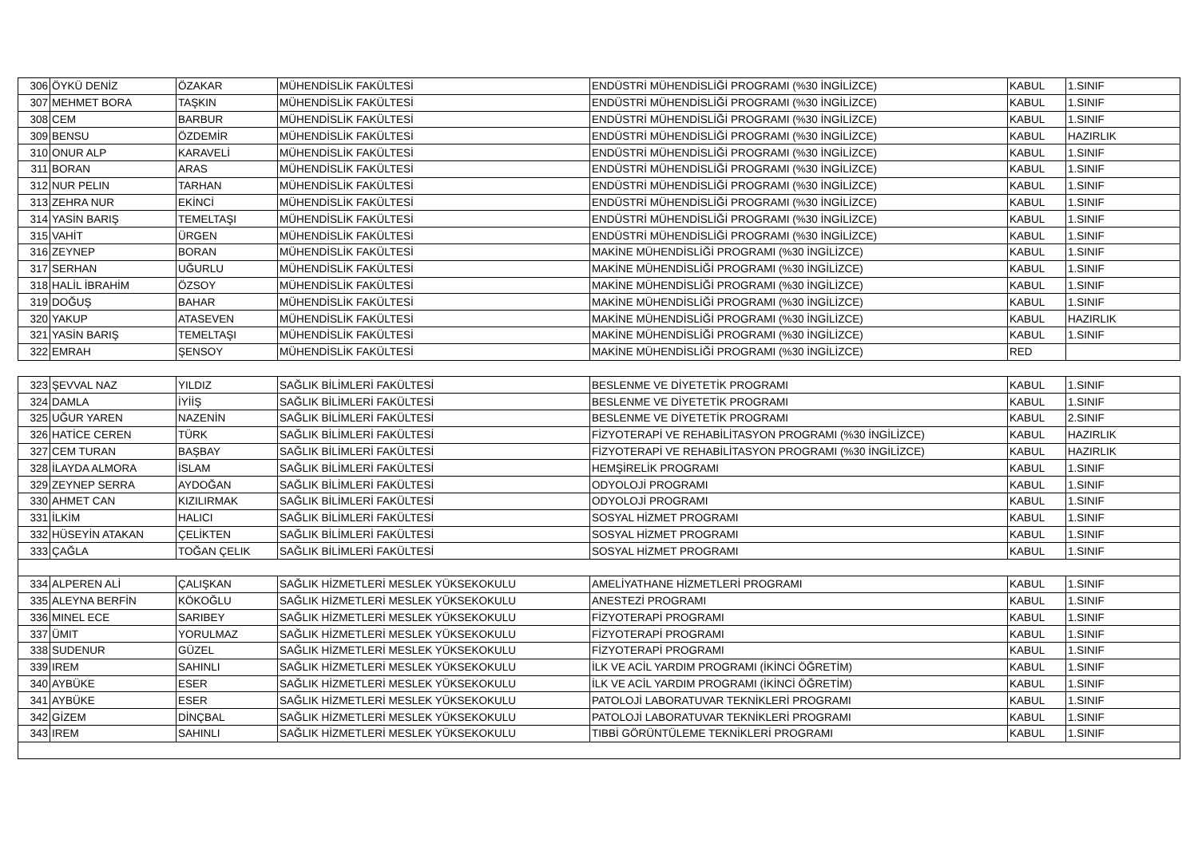| 306 | ÖYKÜ DENİZ | ÖZAKAR | MÜHENDİSLİK FAKÜLTESİ | ENDÜSTRİ MÜHENDİSLİĞİ PROGRAMI (%30 İNGİLİZCE) | KABUL | 1.SINIF |
| 307 | MEHMET BORA | TAŞKIN | MÜHENDİSLİK FAKÜLTESİ | ENDÜSTRİ MÜHENDİSLİĞİ PROGRAMI (%30 İNGİLİZCE) | KABUL | 1.SINIF |
| 308 | CEM | BARBUR | MÜHENDİSLİK FAKÜLTESİ | ENDÜSTRİ MÜHENDİSLİĞİ PROGRAMI (%30 İNGİLİZCE) | KABUL | 1.SINIF |
| 309 | BENSU | ÖZDEMİR | MÜHENDİSLİK FAKÜLTESİ | ENDÜSTRİ MÜHENDİSLİĞİ PROGRAMI (%30 İNGİLİZCE) | KABUL | HAZIRLIK |
| 310 | ONUR ALP | KARAVELİ | MÜHENDİSLİK FAKÜLTESİ | ENDÜSTRİ MÜHENDİSLİĞİ PROGRAMI (%30 İNGİLİZCE) | KABUL | 1.SINIF |
| 311 | BORAN | ARAS | MÜHENDİSLİK FAKÜLTESİ | ENDÜSTRİ MÜHENDİSLİĞİ PROGRAMI (%30 İNGİLİZCE) | KABUL | 1.SINIF |
| 312 | NUR PELIN | TARHAN | MÜHENDİSLİK FAKÜLTESİ | ENDÜSTRİ MÜHENDİSLİĞİ PROGRAMI (%30 İNGİLİZCE) | KABUL | 1.SINIF |
| 313 | ZEHRA NUR | EKİNCİ | MÜHENDİSLİK FAKÜLTESİ | ENDÜSTRİ MÜHENDİSLİĞİ PROGRAMI (%30 İNGİLİZCE) | KABUL | 1.SINIF |
| 314 | YASİN BARIŞ | TEMELTAŞI | MÜHENDİSLİK FAKÜLTESİ | ENDÜSTRİ MÜHENDİSLİĞİ PROGRAMI (%30 İNGİLİZCE) | KABUL | 1.SINIF |
| 315 | VAHİT | ÜRGEN | MÜHENDİSLİK FAKÜLTESİ | ENDÜSTRİ MÜHENDİSLİĞİ PROGRAMI (%30 İNGİLİZCE) | KABUL | 1.SINIF |
| 316 | ZEYNEP | BORAN | MÜHENDİSLİK FAKÜLTESİ | MAKİNE MÜHENDİSLİĞİ PROGRAMI (%30 İNGİLİZCE) | KABUL | 1.SINIF |
| 317 | SERHAN | UĞURLU | MÜHENDİSLİK FAKÜLTESİ | MAKİNE MÜHENDİSLİĞİ PROGRAMI (%30 İNGİLİZCE) | KABUL | 1.SINIF |
| 318 | HALİL İBRAHİM | ÖZSOY | MÜHENDİSLİK FAKÜLTESİ | MAKİNE MÜHENDİSLİĞİ PROGRAMI (%30 İNGİLİZCE) | KABUL | 1.SINIF |
| 319 | DOĞUŞ | BAHAR | MÜHENDİSLİK FAKÜLTESİ | MAKİNE MÜHENDİSLİĞİ PROGRAMI (%30 İNGİLİZCE) | KABUL | 1.SINIF |
| 320 | YAKUP | ATASEVEN | MÜHENDİSLİK FAKÜLTESİ | MAKİNE MÜHENDİSLİĞİ PROGRAMI (%30 İNGİLİZCE) | KABUL | HAZIRLIK |
| 321 | YASİN BARIŞ | TEMELTAŞI | MÜHENDİSLİK FAKÜLTESİ | MAKİNE MÜHENDİSLİĞİ PROGRAMI (%30 İNGİLİZCE) | KABUL | 1.SINIF |
| 322 | EMRAH | ŞENSOY | MÜHENDİSLİK FAKÜLTESİ | MAKİNE MÜHENDİSLİĞİ PROGRAMI (%30 İNGİLİZCE) | RED | |
| 323 | ŞEVVAL NAZ | YILDIZ | SAĞLIK BİLİMLERİ FAKÜLTESİ | BESLENME VE DİYETETİK PROGRAMI | KABUL | 1.SINIF |
| 324 | DAMLA | İYİİŞ | SAĞLIK BİLİMLERİ FAKÜLTESİ | BESLENME VE DİYETETİK PROGRAMI | KABUL | 1.SINIF |
| 325 | UĞUR YAREN | NAZENİN | SAĞLIK BİLİMLERİ FAKÜLTESİ | BESLENME VE DİYETETİK PROGRAMI | KABUL | 2.SINIF |
| 326 | HATİCE CEREN | TÜRK | SAĞLIK BİLİMLERİ FAKÜLTESİ | FİZYOTERAPİ VE REHABİLİTASYON PROGRAMI (%30 İNGİLİZCE) | KABUL | HAZIRLIK |
| 327 | CEM TURAN | BAŞBAY | SAĞLIK BİLİMLERİ FAKÜLTESİ | FİZYOTERAPİ VE REHABİLİTASYON PROGRAMI (%30 İNGİLİZCE) | KABUL | HAZIRLIK |
| 328 | İLAYDA ALMORA | İSLAM | SAĞLIK BİLİMLERİ FAKÜLTESİ | HEMŞİRELİK PROGRAMI | KABUL | 1.SINIF |
| 329 | ZEYNEP SERRA | AYDOĞAN | SAĞLIK BİLİMLERİ FAKÜLTESİ | ODYOLOJİ PROGRAMI | KABUL | 1.SINIF |
| 330 | AHMET CAN | KIZILIRMAK | SAĞLIK BİLİMLERİ FAKÜLTESİ | ODYOLOJİ PROGRAMI | KABUL | 1.SINIF |
| 331 | İLKİM | HALICI | SAĞLIK BİLİMLERİ FAKÜLTESİ | SOSYAL HİZMET PROGRAMI | KABUL | 1.SINIF |
| 332 | HÜSEYİN ATAKAN | ÇELİKTEN | SAĞLIK BİLİMLERİ FAKÜLTESİ | SOSYAL HİZMET PROGRAMI | KABUL | 1.SINIF |
| 333 | ÇAĞLA | TOĞAN ÇELIK | SAĞLIK BİLİMLERİ FAKÜLTESİ | SOSYAL HİZMET PROGRAMI | KABUL | 1.SINIF |
| 334 | ALPEREN ALİ | ÇALIŞKAN | SAĞLIK HİZMETLERİ MESLEK YÜKSEKOKULU | AMELİYATHANE HİZMETLERİ PROGRAMI | KABUL | 1.SINIF |
| 335 | ALEYNA BERFİN | KÖKOĞLU | SAĞLIK HİZMETLERİ MESLEK YÜKSEKOKULU | ANESTEZİ PROGRAMI | KABUL | 1.SINIF |
| 336 | MINEL ECE | SARIBEY | SAĞLIK HİZMETLERİ MESLEK YÜKSEKOKULU | FİZYOTERAPİ PROGRAMI | KABUL | 1.SINIF |
| 337 | ÜMIT | YORULMAZ | SAĞLIK HİZMETLERİ MESLEK YÜKSEKOKULU | FİZYOTERAPİ PROGRAMI | KABUL | 1.SINIF |
| 338 | SUDENUR | GÜZEL | SAĞLIK HİZMETLERİ MESLEK YÜKSEKOKULU | FİZYOTERAPİ PROGRAMI | KABUL | 1.SINIF |
| 339 | IREM | SAHINLI | SAĞLIK HİZMETLERİ MESLEK YÜKSEKOKULU | İLK VE ACİL YARDIM PROGRAMI (İKİNCİ ÖĞRETİM) | KABUL | 1.SINIF |
| 340 | AYBÜKE | ESER | SAĞLIK HİZMETLERİ MESLEK YÜKSEKOKULU | İLK VE ACİL YARDIM PROGRAMI (İKİNCİ ÖĞRETİM) | KABUL | 1.SINIF |
| 341 | AYBÜKE | ESER | SAĞLIK HİZMETLERİ MESLEK YÜKSEKOKULU | PATOLOJİ LABORATUVAR TEKNİKLERİ PROGRAMI | KABUL | 1.SINIF |
| 342 | GİZEM | DİNÇBAL | SAĞLIK HİZMETLERİ MESLEK YÜKSEKOKULU | PATOLOJİ LABORATUVAR TEKNİKLERİ PROGRAMI | KABUL | 1.SINIF |
| 343 | IREM | SAHINLI | SAĞLIK HİZMETLERİ MESLEK YÜKSEKOKULU | TIBBİ GÖRÜNTÜLEME TEKNİKLERİ PROGRAMI | KABUL | 1.SINIF |